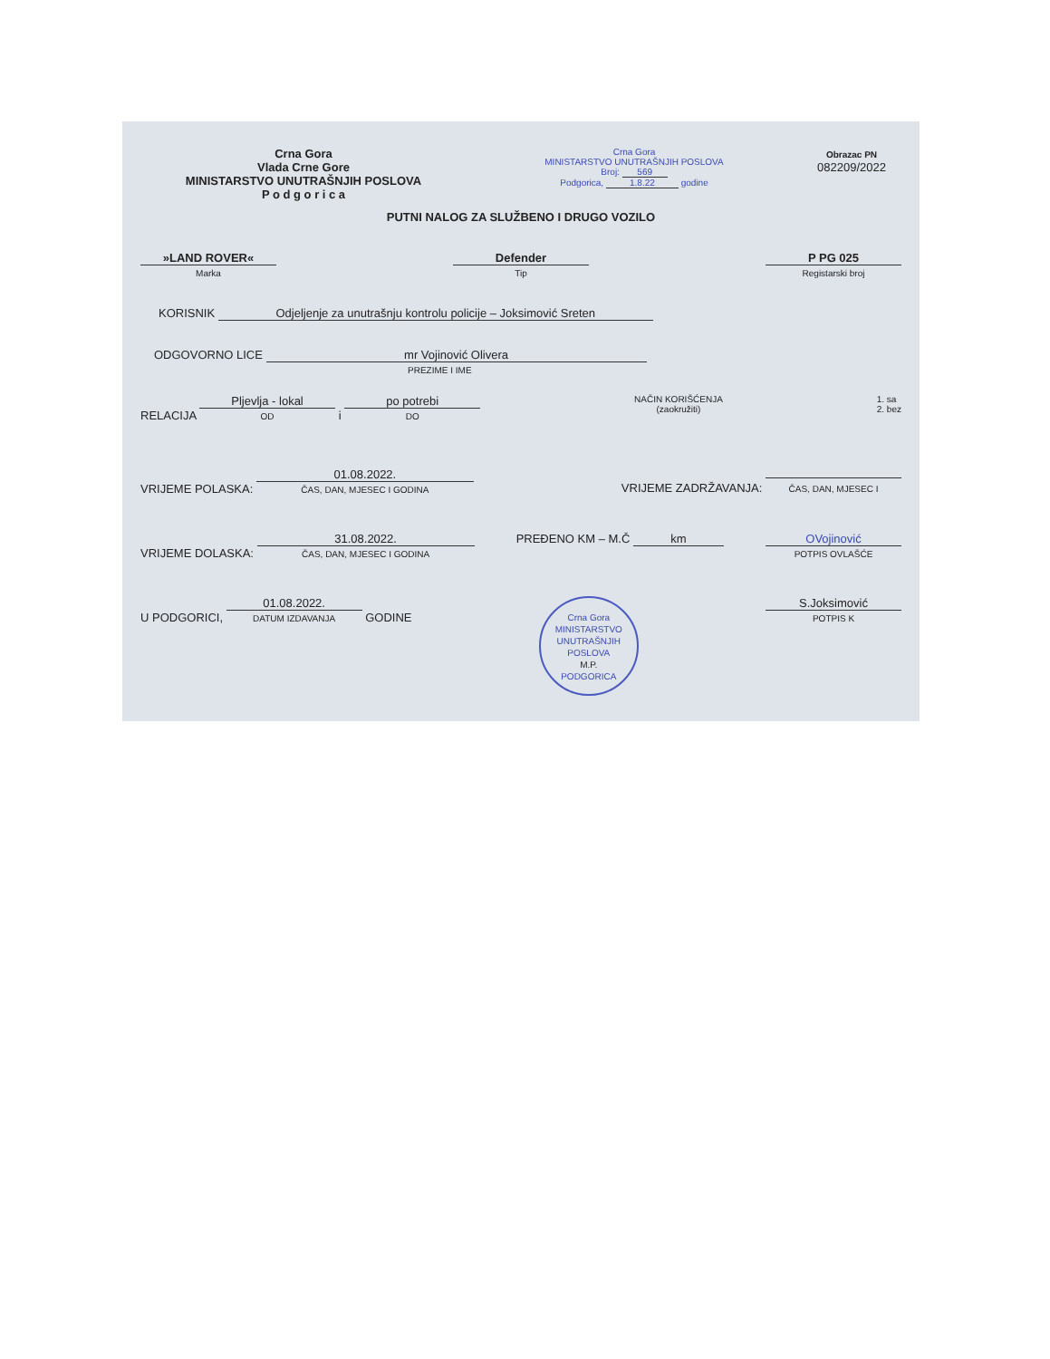Crna Gora
Vlada Crne Gore
MINISTARSTVO UNUTRAŠNJIH POSLOVA
P o d g o r i c a
Crna Gora
MINISTARSTVO UNUTRAŠNJIH POSLOVA
Broj: 569
Podgorica, 1.8.22 godine
Obrazac PN
082209/2022
PUTNI NALOG ZA SLUŽBENO I DRUGO VOZILO
»LAND ROVER«
Marka
Defender
Tip
P PG 025
Registarski broj
KORISNIK Odjeljenje za unutrašnju kontrolu policije – Joksimović Sreten
ODGOVORNO LICE mr Vojinović Olivera
PREZIME I IME
RELACIJA Pljevlja - lokal
OD i po potrebi
DO
NAČIN KORIŠĆENJA
(zaokružiti)
1. sa
2. bez
VRIJEME POLASKA: 01.08.2022.
ČAS, DAN, MJESEC I GODINA
VRIJEME ZADRŽAVANJA:
ČAS, DAN, MJESEC I
VRIJEME DOLASKA: 31.08.2022.
ČAS, DAN, MJESEC I GODINA
PREĐENO KM – M.Č km OVojinović
POTPIS OVLAŠĆE
U PODGORICI, 01.08.2022.
DATUM IZDAVANJA GODINE
Crna Gora
MINISTARSTVO UNUTRAŠNJIH POSLOVA
M.P.
PODGORICA
S.Joksimović
POTPIS K